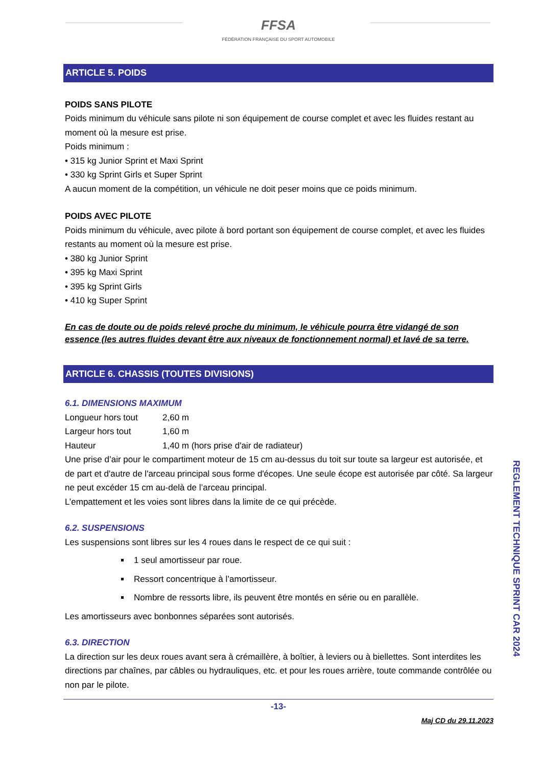FFSA
FÉDÉRATION FRANÇAISE DU SPORT AUTOMOBILE
ARTICLE 5. POIDS
POIDS SANS PILOTE
Poids minimum du véhicule sans pilote ni son équipement de course complet et avec les fluides restant au moment où la mesure est prise.
Poids minimum :
• 315 kg Junior Sprint et Maxi Sprint
• 330 kg Sprint Girls et Super Sprint
A aucun moment de la compétition, un véhicule ne doit peser moins que ce poids minimum.
POIDS AVEC PILOTE
Poids minimum du véhicule, avec pilote à bord portant son équipement de course complet, et avec les fluides restants au moment où la mesure est prise.
• 380 kg Junior Sprint
• 395 kg Maxi Sprint
• 395 kg Sprint Girls
• 410 kg Super Sprint
En cas de doute ou de poids relevé proche du minimum, le véhicule pourra être vidangé de son essence (les autres fluides devant être aux niveaux de fonctionnement normal) et lavé de sa terre.
ARTICLE 6. CHASSIS (TOUTES DIVISIONS)
6.1. DIMENSIONS MAXIMUM
| Longueur hors tout | 2,60 m |
| Largeur hors tout | 1,60 m |
| Hauteur | 1,40 m (hors prise d'air de radiateur) |
Une prise d’air pour le compartiment moteur de 15 cm au-dessus du toit sur toute sa largeur est autorisée, et de part et d'autre de l'arceau principal sous forme d'écopes. Une seule écope est autorisée par côté. Sa largeur ne peut excéder 15 cm au-delà de l’arceau principal.
L’empattement et les voies sont libres dans la limite de ce qui précède.
6.2. SUSPENSIONS
Les suspensions sont libres sur les 4 roues dans le respect de ce qui suit :
1 seul amortisseur par roue.
Ressort concentrique à l’amortisseur.
Nombre de ressorts libre, ils peuvent être montés en série ou en parallèle.
Les amortisseurs avec bonbonnes séparées sont autorisés.
6.3. DIRECTION
La direction sur les deux roues avant sera à crémaillère, à boîtier, à leviers ou à biellettes. Sont interdites les directions par chaînes, par câbles ou hydrauliques, etc. et pour les roues arrière, toute commande contrôlée ou non par le pilote.
-13-
Maj CD du 29.11.2023
REGLEMENT TECHNIQUE SPRINT CAR 2024